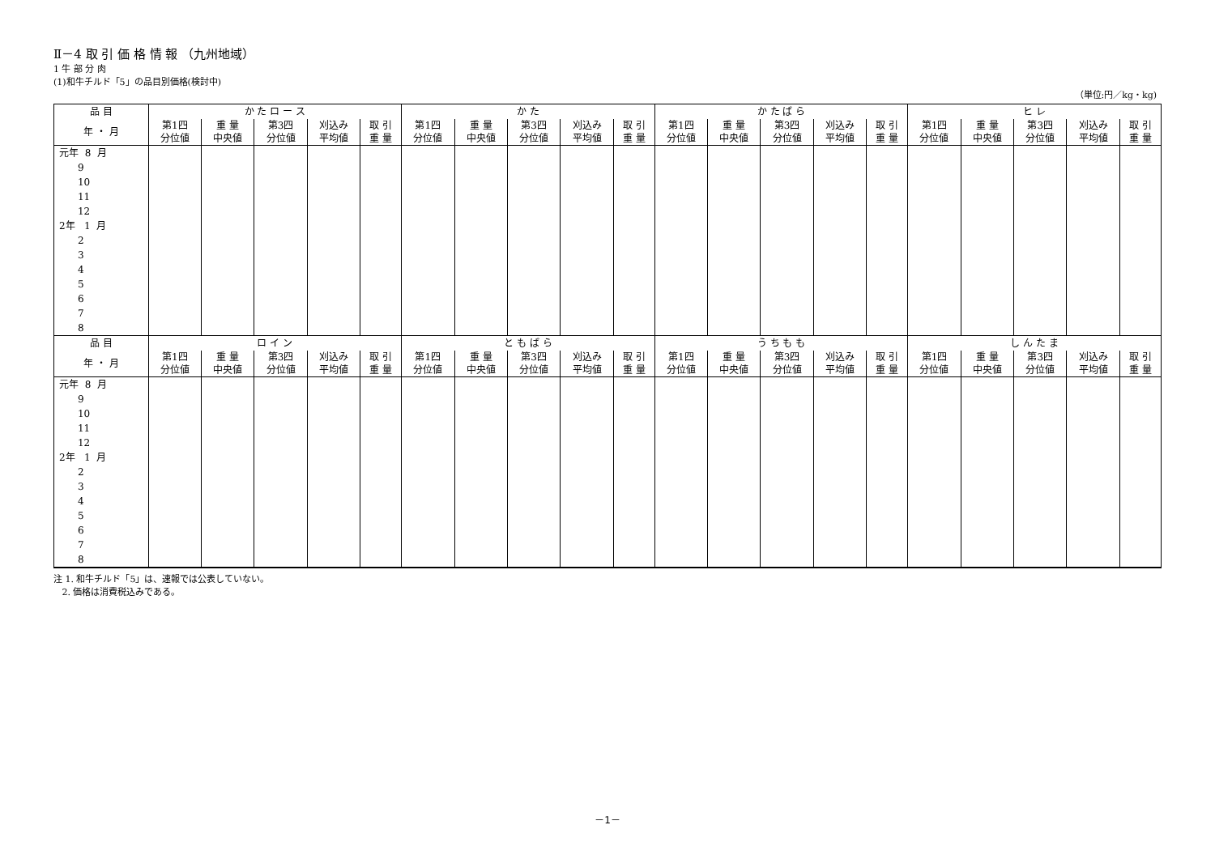Ⅱ－4 取 引 価 格 情 報 （九州地域）
1 牛 部 分 肉
(1)和牛チルド「5」の品目別価格(検討中)
（単位:円／kg・kg)
| 品 目 | か た ロ ー ス | | | | | か た | | | | | か た ば ら | | | | | ヒ レ | | | | |
| --- | --- | --- | --- | --- | --- | --- | --- | --- | --- | --- | --- | --- | --- | --- | --- | --- | --- | --- | --- | --- |
| 年 ・ 月 | 第1四 分位値 | 重 量 中央値 | 第3四 分位値 | 刈込み 平均値 | 取 引 重 量 | 第1四 分位値 | 重 量 中央値 | 第3四 分位値 | 刈込み 平均値 | 取 引 重 量 | 第1四 分位値 | 重 量 中央値 | 第3四 分位値 | 刈込み 平均値 | 取 引 重 量 | 第1四 分位値 | 重 量 中央値 | 第3四 分位値 | 刈込み 平均値 | 取 引 重 量 |
| 元年 8 月 9 10 11 12 2年 1 月 2 3 4 5 6 7 8 | | | | | | | | | | | | | | | | | | | | |
| 品 目 | ロ イ ン | | | | | と も ば ら | | | | | う ち も も | | | | | し ん た ま | | | | |
| 年 ・ 月 | 第1四 分位値 | 重 量 中央値 | 第3四 分位値 | 刈込み 平均値 | 取 引 重 量 | 第1四 分位値 | 重 量 中央値 | 第3四 分位値 | 刈込み 平均値 | 取 引 重 量 | 第1四 分位値 | 重 量 中央値 | 第3四 分位値 | 刈込み 平均値 | 取 引 重 量 | 第1四 分位値 | 重 量 中央値 | 第3四 分位値 | 刈込み 平均値 | 取 引 重 量 |
| 元年 8 月 9 10 11 12 2年 1 月 2 3 4 5 6 7 8 | | | | | | | | | | | | | | | | | | | | |
注 1. 和牛チルド「5」は、速報では公表していない。
2. 価格は消費税込みである。
－1－